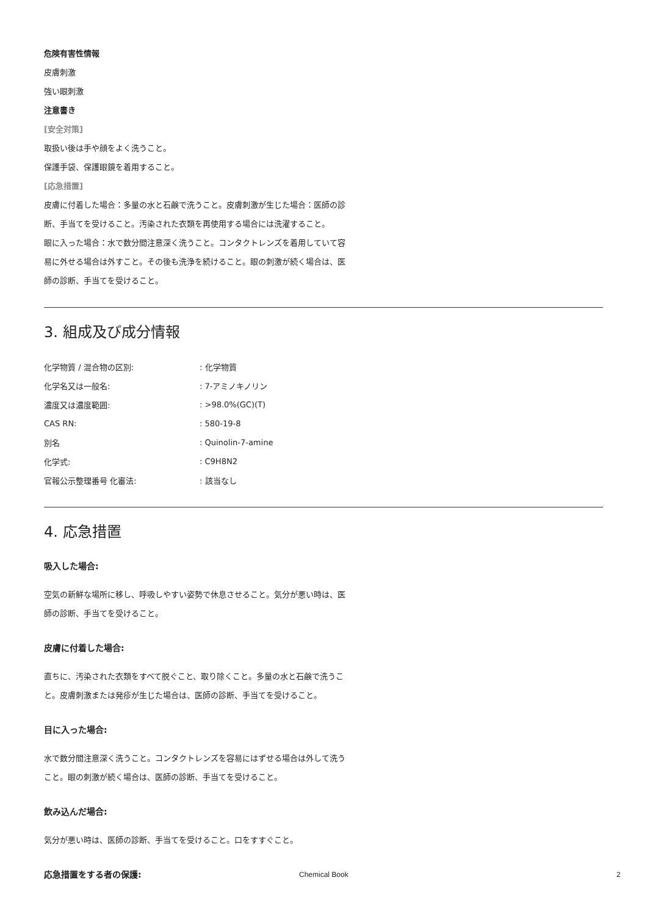危険有害性情報
皮膚刺激
強い眼刺激
注意書き
[安全対策]
取扱い後は手や顔をよく洗うこと。
保護手袋、保護眼鏡を着用すること。
[応急措置]
皮膚に付着した場合：多量の水と石鹸で洗うこと。皮膚刺激が生じた場合：医師の診断、手当てを受けること。汚染された衣類を再使用する場合には洗濯すること。
眼に入った場合：水で数分間注意深く洗うこと。コンタクトレンズを着用していて容易に外せる場合は外すこと。その後も洗浄を続けること。眼の刺激が続く場合は、医師の診断、手当てを受けること。
3. 組成及び成分情報
| 化学物質 / 混合物の区別: | : 化学物質 |
| 化学名又は一般名: | : 7-アミノキノリン |
| 濃度又は濃度範囲: | : >98.0%(GC)(T) |
| CAS RN: | : 580-19-8 |
| 別名 | : Quinolin-7-amine |
| 化学式: | : C9H8N2 |
| 官報公示整理番号 化審法: | : 該当なし |
4. 応急措置
吸入した場合:
空気の新鮮な場所に移し、呼吸しやすい姿勢で休息させること。気分が悪い時は、医師の診断、手当てを受けること。
皮膚に付着した場合:
直ちに、汚染された衣類をすべて脱ぐこと、取り除くこと。多量の水と石鹸で洗うこと。皮膚刺激または発疹が生じた場合は、医師の診断、手当てを受けること。
目に入った場合:
水で数分間注意深く洗うこと。コンタクトレンズを容易にはずせる場合は外して洗うこと。眼の刺激が続く場合は、医師の診断、手当てを受けること。
飲み込んだ場合:
気分が悪い時は、医師の診断、手当てを受けること。口をすすぐこと。
応急措置をする者の保護:
Chemical Book 2